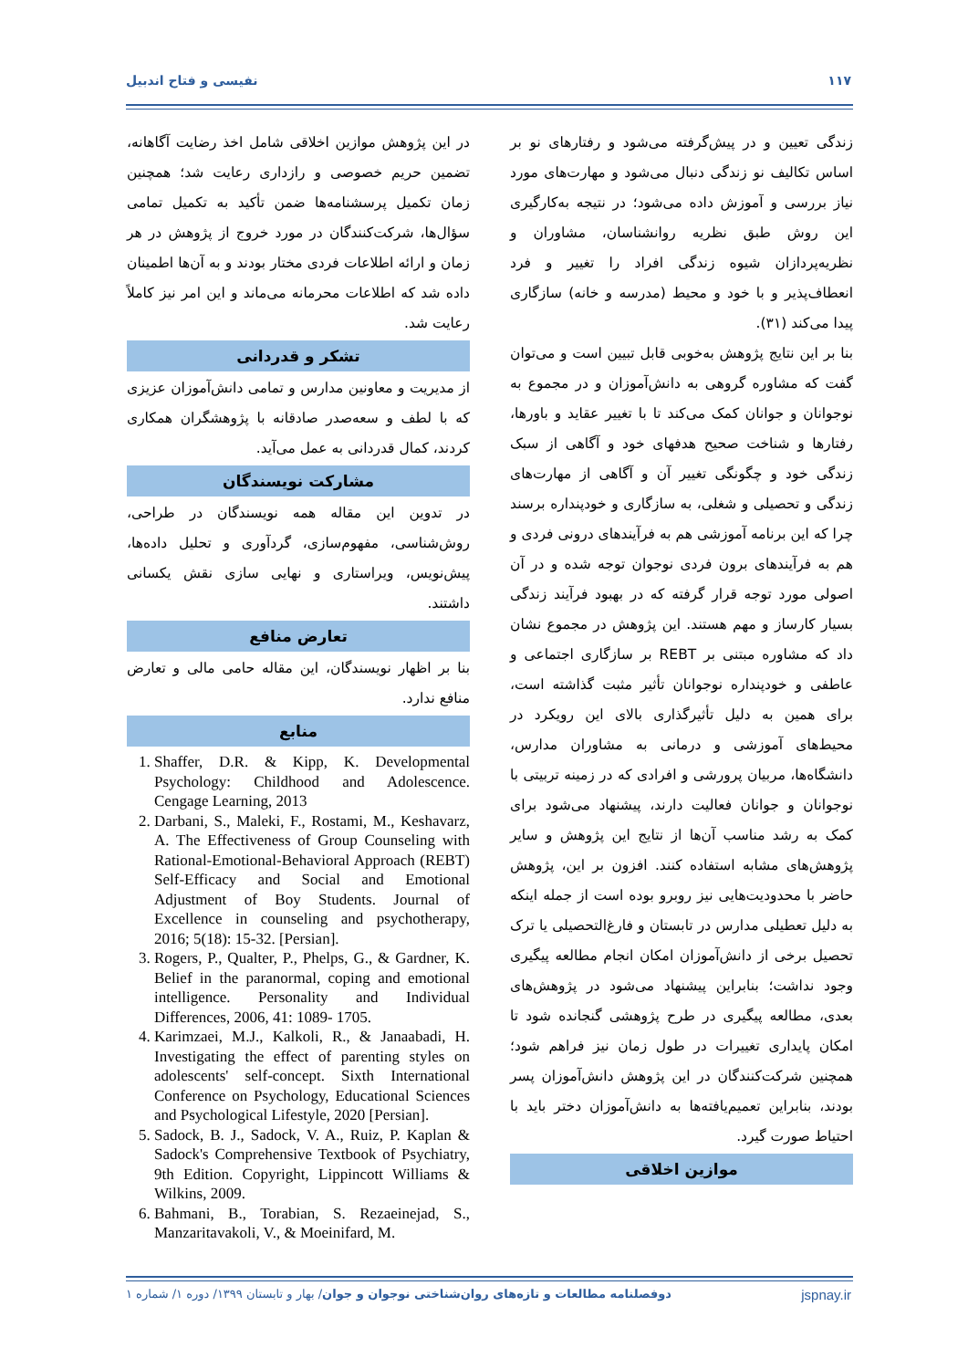۱۱۷ نفیسی و فتاح اندبیل
زندگی تعیین و در پیش‌گرفته می‌شود و رفتارهای نو بر اساس تکالیف نو زندگی دنبال می‌شود و مهارت‌های مورد نیاز بررسی و آموزش داده می‌شود؛ در نتیجه به‌کارگیری این روش طبق نظریه روانشناسان، مشاوران و نظریه‌پردازان شیوه زندگی افراد را تغییر و فرد انعطاف‌پذیر و با خود و محیط (مدرسه و خانه) سازگاری پیدا می‌کند (۳۱).
بنا بر این نتایج پژوهش به‌خوبی قابل تبیین است و می‌توان گفت که مشاوره گروهی به دانش‌آموزان و در مجموع به نوجوانان و جوانان کمک می‌کند تا با تغییر عقاید و باورها، رفتارها و شناخت صحیح هدفهای خود و آگاهی از سبک زندگی خود و چگونگی تغییر آن و آگاهی از مهارت‌های زندگی و تحصیلی و شغلی، به سازگاری و خودپنداره برسند چرا که این برنامه آموزشی هم به فرآیندهای درونی فردی و هم به فرآیندهای برون فردی نوجوان توجه شده و در آن اصولی مورد توجه قرار گرفته که در بهبود فرآیند زندگی بسیار کارساز و مهم هستند. این پژوهش در مجموع نشان داد که مشاوره مبتنی بر REBT بر سازگاری اجتماعی و عاطفی و خودپنداره نوجوانان تأثیر مثبت گذاشته است، برای همین به دلیل تأثیرگذاری بالای این رویکرد در محیط‌های آموزشی و درمانی به مشاوران مدارس، دانشگاه‌ها، مربیان پرورشی و افرادی که در زمینه تربیتی با نوجوانان و جوانان فعالیت دارند، پیشنهاد می‌شود برای کمک به رشد مناسب آن‌ها از نتایج این پژوهش و سایر پژوهش‌های مشابه استفاده کنند. افزون بر این، پژوهش حاضر با محدودیت‌هایی نیز روبرو بوده است از جمله اینکه به دلیل تعطیلی مدارس در تابستان و فارغ‌التحصیلی یا ترک تحصیل برخی از دانش‌آموزان امکان انجام مطالعه پیگیری وجود نداشت؛ بنابراین پیشنهاد می‌شود در پژوهش‌های بعدی، مطالعه پیگیری در طرح پژوهشی گنجانده شود تا امکان پایداری تغییرات در طول زمان نیز فراهم شود؛ همچنین شرکت‌کنندگان در این پژوهش دانش‌آموزان پسر بودند، بنابراین تعمیم‌یافته‌ها به دانش‌آموزان دختر باید با احتیاط صورت گیرد.
موازین اخلاقی
در این پژوهش موازین اخلاقی شامل اخذ رضایت آگاهانه، تضمین حریم خصوصی و رازداری رعایت شد؛ همچنین زمان تکمیل پرسشنامه‌ها ضمن تأکید به تکمیل تمامی سؤال‌ها، شرکت‌کنندگان در مورد خروج از پژوهش در هر زمان و ارائه اطلاعات فردی مختار بودند و به آن‌ها اطمینان داده شد که اطلاعات محرمانه می‌ماند و این امر نیز کاملاً رعایت شد.
تشکر و قدردانی
از مدیریت و معاونین مدارس و تمامی دانش‌آموزان عزیزی که با لطف و سعه‌صدر صادقانه با پژوهشگران همکاری کردند، کمال قدردانی به عمل می‌آید.
مشارکت نویسندگان
در تدوین این مقاله همه نویسندگان در طراحی، روش‌شناسی، مفهوم‌سازی، گردآوری و تحلیل داده‌ها، پیش‌نویس، ویراستاری و نهایی سازی نقش یکسانی داشتند.
تعارض منافع
بنا بر اظهار نویسندگان، این مقاله حامی مالی و تعارض منافع ندارد.
منابع
1. Shaffer, D.R. & Kipp, K. Developmental Psychology: Childhood and Adolescence. Cengage Learning, 2013
2. Darbani, S., Maleki, F., Rostami, M., Keshavarz, A. The Effectiveness of Group Counseling with Rational-Emotional-Behavioral Approach (REBT) Self-Efficacy and Social and Emotional Adjustment of Boy Students. Journal of Excellence in counseling and psychotherapy, 2016; 5(18): 15-32. [Persian].
3. Rogers, P., Qualter, P., Phelps, G., & Gardner, K. Belief in the paranormal, coping and emotional intelligence. Personality and Individual Differences, 2006, 41: 1089- 1705.
4. Karimzaei, M.J., Kalkoli, R., & Janaabadi, H. Investigating the effect of parenting styles on adolescents' self-concept. Sixth International Conference on Psychology, Educational Sciences and Psychological Lifestyle, 2020 [Persian].
5. Sadock, B. J., Sadock, V. A., Ruiz, P. Kaplan & Sadock's Comprehensive Textbook of Psychiatry, 9th Edition. Copyright, Lippincott Williams & Wilkins, 2009.
6. Bahmani, B., Torabian, S. Rezaeinejad, S., Manzaritavakoli, V., & Moeinifard, M.
jspnay.ir دوفصلنامه مطالعات و تازه‌های روان‌شناختی نوجوان و جوان/ بهار و تابستان ۱۳۹۹/ دوره ۱/ شماره ۱